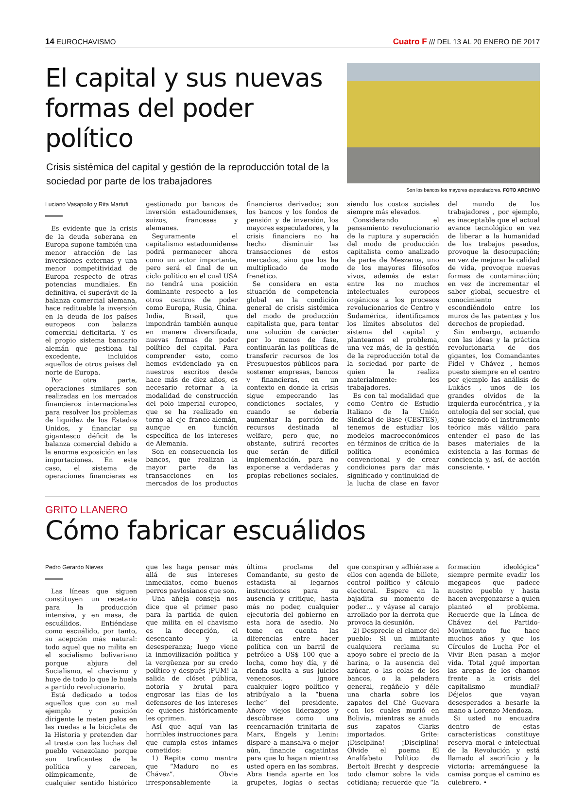14 EUROCHAVISMO Cuatro F /// DEL 13 AL 20 ENERO DE 2017
El capital y sus nuevas formas del poder político
Crisis sistémica del capital y gestión de la reproducción total de la sociedad por parte de los trabajadores
Son los bancos los mayores especuladores. FOTO ARCHIVO
Luciano Vasapollo y Rita Martufi
Es evidente que la crisis de la deuda soberana en Europa supone también una menor atracción de las inversiones externas y una menor competitividad de Europa respecto de otras potencias mundiales. En definitiva, el superávit de la balanza comercial alemana, hace redituable la inversión en la deuda de los países europeos con balanza comercial deficitaria. Y es el propio sistema bancario alemán que gestiona tal excedente, incluidos aquellos de otros países del norte de Europa.
Por otra parte, operaciones similares son realizadas en los mercados financieros internacionales para resolver los problemas de liquidez de los Estados Unidos, y financiar su gigantesco déficit de la balanza comercial debido a la enorme exposición en las importaciones. En este caso, el sistema de operaciones financieras es gestionado por bancos de inversión estadounidenses, suizos, franceses y alemanes.
Seguramente el capitalismo estadounidense podrá permanecer ahora como un actor importante, pero será el final de un ciclo político en el cual USA no tendrá una posición dominante respecto a los otros centros de poder como Europa, Rusia, China. India, Brasil, que impondrán también aunque en manera diversificada, nuevas formas de poder político del capital. Para comprender esto, como hemos evidenciado ya en nuestros escritos desde hace más de diez años, es necesario retornar a la modalidad de construcción del polo imperial europeo, que se ha realizado en torno al eje franco-alemán, aunque en función específica de los intereses de Alemania.
Son en consecuencia los bancos, que realizan la mayor parte de las transacciones en los mercados de los productos financieros derivados; son los bancos y los fondos de pensión y de inversión, los mayores especuladores, y la crisis financiera no ha hecho disminuir las transacciones de estos mercados, sino que los ha multiplicado de modo frenético.
Se considera en esta situación de competencia global en la condición general de crisis sistémica del modo de producción capitalista que, para tentar una solución de carácter por lo menos de fase, continuarán las políticas de transferir recursos de los Presupuestos públicos para sostener empresas, bancos y financieras, en un contexto en donde la crisis sigue empeorando las condiciones sociales, y cuando se debería aumentar la porción de recursos destinada al welfare, pero que, no obstante, sufrirá recortes que serán de difícil implementación, para no exponerse a verdaderas y propias rebeliones sociales, siendo los costos sociales siempre más elevados.
Considerando el pensamiento revolucionario de la ruptura y superación del modo de producción capitalista como analizado de parte de Meszaros, uno de los mayores filósofos vivos, además de estar entre los no muchos intelectuales europeos orgánicos a los procesos revolucionarios de Centro y Sudamérica, identificamos los límites absolutos del sistema del capital y planteamos el problema, una vez más, de la gestión de la reproducción total de la sociedad por parte de quien la realiza materialmente: los trabajadores.
Es con tal modalidad que como Centro de Estudio Italiano de la Unión Sindical de Base (CESTES), tenemos de estudiar los modelos macroeconómicos en términos de crítica de la política económica convencional y de crear condiciones para dar más significado y continuidad de la lucha de clase en favor del mundo de los trabajadores , por ejemplo, es inaceptable que el actual avance tecnológico en vez de liberar a la humanidad de los trabajos pesados, provoque la desocupación; en vez de mejorar la calidad de vida, provoque nuevas formas de contaminación; en vez de incrementar el saber global, secuestre el conocimiento escondiéndolo entre los muros de las patentes y los derechos de propiedad.
Sin embargo, actuando con las ideas y la práctica revolucionaria de dos gigantes, los Comandantes Fidel y Chávez , hemos puesto siempre en el centro por ejemplo las análisis de Lukács , unos de los grandes olvidos de la izquierda eurocéntrica , y la ontología del ser social, que sigue siendo el instrumento teórico más válido para entender el paso de las bases materiales de la existencia a las formas de conciencia y, así, de acción consciente. •
GRITO LLANERO
Cómo fabricar escuálidos
Pedro Gerardo Nieves
Las líneas que siguen constituyen un recetario para la producción intensiva, y en masa, de escuálidos. Entiéndase como escuálido, por tanto, su acepción más natural: todo aquel que no milita en el socialismo bolivariano porque abjura del Socialismo, el chavismo y huye de todo lo que le huela a partido revolucionario.
Está dedicado a todos aquellos que con su mal ejemplo y posición dirigente le meten palos en las ruedas a la bicicleta de la Historia y pretenden dar al traste con las luchas del pueblo venezolano porque son traficantes de la política y carecen, olímpicamente, de cualquier sentido histórico que les haga pensar más allá de sus intereses inmediatos, como buenos perros pavlosianos que son.
Una añeja conseja nos dice que el primer paso para la partida de quien que milita en el chavismo es la decepción, el desencanto y la desesperanza; luego viene la inmovilización política y la vergüenza por su credo político y después ¡PUM! la salida de clóset pública, notoria y brutal para engrosar las filas de los defensores de los intereses de quienes históricamente les oprimen.
Así que aquí van las horribles instrucciones para que cumpla estos infames cometidos:
1) Repita como mantra que “Maduro no es Chávez”. Obvie irresponsablemente la última proclama del Comandante, su gesto de estadista al legarnos instrucciones para su ausencia y critique, hasta más no poder, cualquier ejecutoria del gobierno en esta hora de asedio. No tome en cuenta las diferencias entre hacer política con un barril de petróleo a US$ 100 que a locha, como hoy día, y dé rienda suelta a sus juicios venenosos. Ignore cualquier logro político y atribúyalo a la “buena leche” del presidente. Añore viejos liderazgos y descúbrase como una reencarnación trinitaria de Marx, Engels y Lenin: dispare a mansalva o mejor aún, financie cagatintas para que lo hagan mientras usted opera en las sombras. Abra tienda aparte en los grupetes, logias o sectas que conspiran y adhiérase a ellos con agenda de billete, control político y cálculo electoral. Espere en la bajadita su momento de poder… y váyase al carajo arrollado por la derrota que provoca la desunión.
2) Desprecie el clamor del pueblo: Si un militante cualquiera reclama su apoyo sobre el precio de la harina, o la ausencia del azúcar, o las colas de los bancos, o la peladera general, regáñelo y déle una charla sobre los zapatos del Ché Guevara con los cuales murió en Bolivia, mientras se anuda sus zapatos Clarks importados. Grite: ¡Disciplina! ¡Disciplina! Olvide el poema El Analfabeto Político de Bertolt Brecht y desprecie todo clamor sobre la vida cotidiana; recuerde que “la formación ideológica” siempre permite evadir los megapeos que padece nuestro pueblo y hasta hacen avergonzarse a quien planteó el problema. Recuerde que la Línea de Chávez del Partido-Movimiento fue hace muchos años y que los Círculos de Lucha Por el Vivir Bien pasan a mejor vida. Total ¿qué importan las arepas de los chamos frente a la crisis del capitalismo mundial? Déjelos que vayan desesperados a besarle la mano a Lorenzo Mendoza.
Si usted no encuadra dentro de estas características constituye reserva moral e intelectual de la Revolución y está llamado al sacrificio y la victoria: arremánguese la camisa porque el camino es culebrero. •